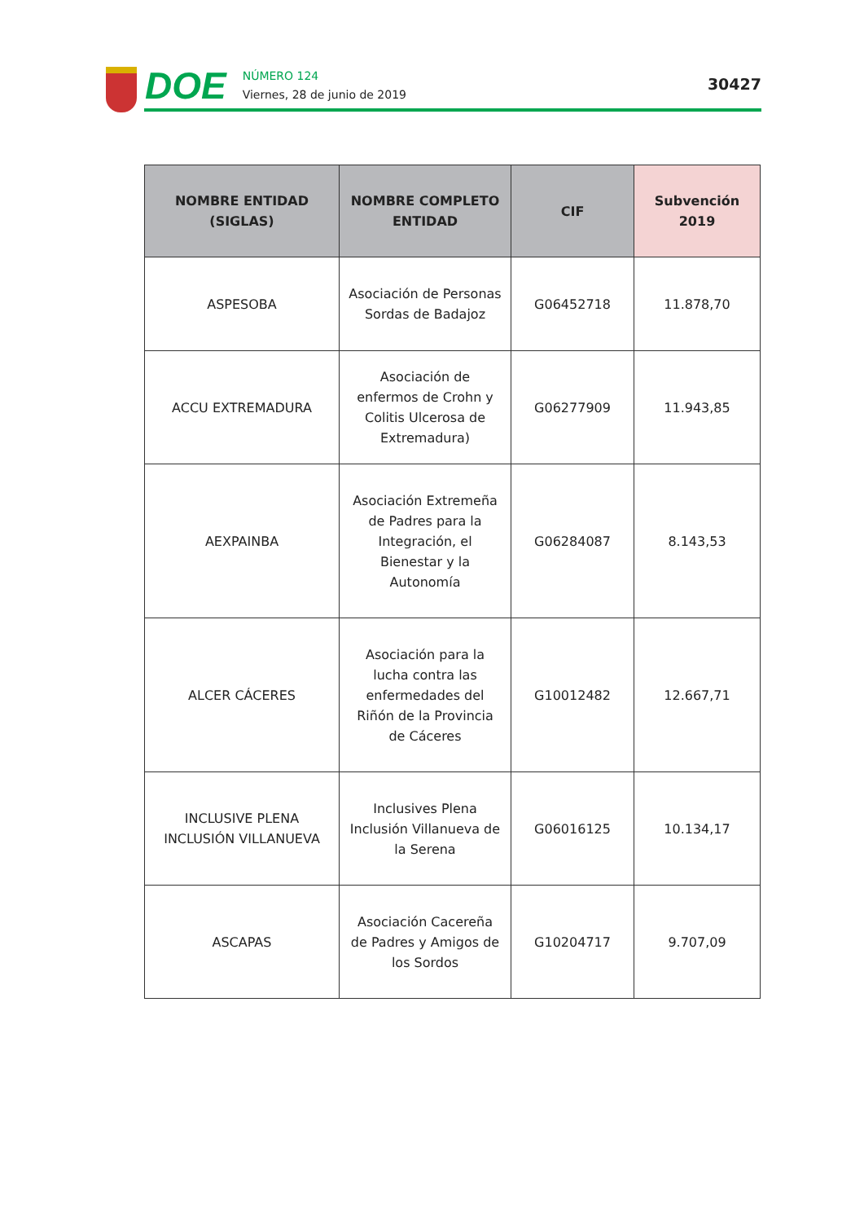DOE
NÚMERO 124
Viernes, 28 de junio de 2019
30427
| NOMBRE ENTIDAD (SIGLAS) | NOMBRE COMPLETO ENTIDAD | CIF | Subvención 2019 |
| --- | --- | --- | --- |
| ASPESOBA | Asociación de Personas Sordas de Badajoz | G06452718 | 11.878,70 |
| ACCU EXTREMADURA | Asociación de enfermos de Crohn y Colitis Ulcerosa de Extremadura) | G06277909 | 11.943,85 |
| AEXPAINBA | Asociación Extremeña de Padres para la Integración, el Bienestar y la Autonomía | G06284087 | 8.143,53 |
| ALCER CÁCERES | Asociación para la lucha contra las enfermedades del Riñón de la Provincia de Cáceres | G10012482 | 12.667,71 |
| INCLUSIVE PLENA INCLUSIÓN VILLANUEVA | Inclusives Plena Inclusión Villanueva de la Serena | G06016125 | 10.134,17 |
| ASCAPAS | Asociación Cacereña de Padres y Amigos de los Sordos | G10204717 | 9.707,09 |